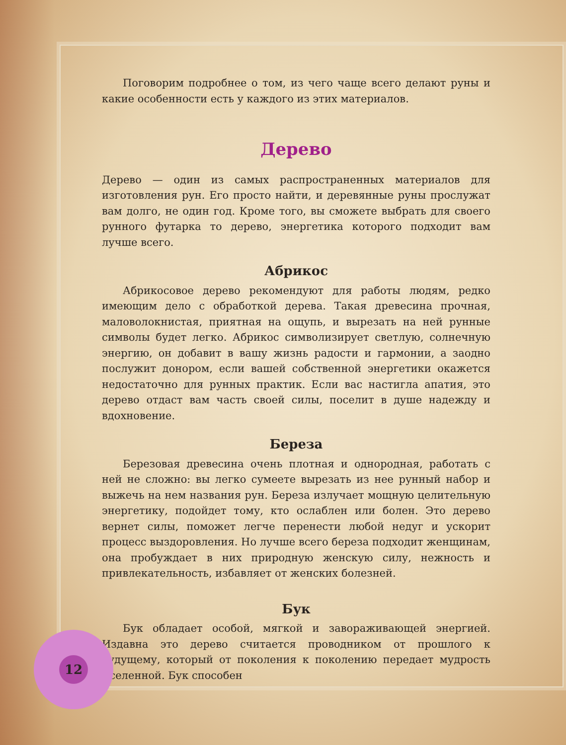Поговорим подробнее о том, из чего чаще всего делают руны и какие особенности есть у каждого из этих материалов.
Дерево
Дерево — один из самых распространенных материалов для изготовления рун. Его просто найти, и деревянные руны прослужат вам долго, не один год. Кроме того, вы сможете выбрать для своего рунного футарка то дерево, энергетика которого подходит вам лучше всего.
Абрикос
Абрикосовое дерево рекомендуют для работы людям, редко имеющим дело с обработкой дерева. Такая древесина прочная, маловолокнистая, приятная на ощупь, и вырезать на ней рунные символы будет легко. Абрикос символизирует светлую, солнечную энергию, он добавит в вашу жизнь радости и гармонии, а заодно послужит донором, если вашей собственной энергетики окажется недостаточно для рунных практик. Если вас настигла апатия, это дерево отдаст вам часть своей силы, поселит в душе надежду и вдохновение.
Береза
Березовая древесина очень плотная и однородная, работать с ней не сложно: вы легко сумеете вырезать из нее рунный набор и выжечь на нем названия рун. Береза излучает мощную целительную энергетику, подойдет тому, кто ослаблен или болен. Это дерево вернет силы, поможет легче перенести любой недуг и ускорит процесс выздоровления. Но лучше всего береза подходит женщинам, она пробуждает в них природную женскую силу, нежность и привлекательность, избавляет от женских болезней.
Бук
Бук обладает особой, мягкой и завораживающей энергией. Издавна это дерево считается проводником от прошлого к будущему, который от поколения к поколению передает мудрость Вселенной. Бук способен
12